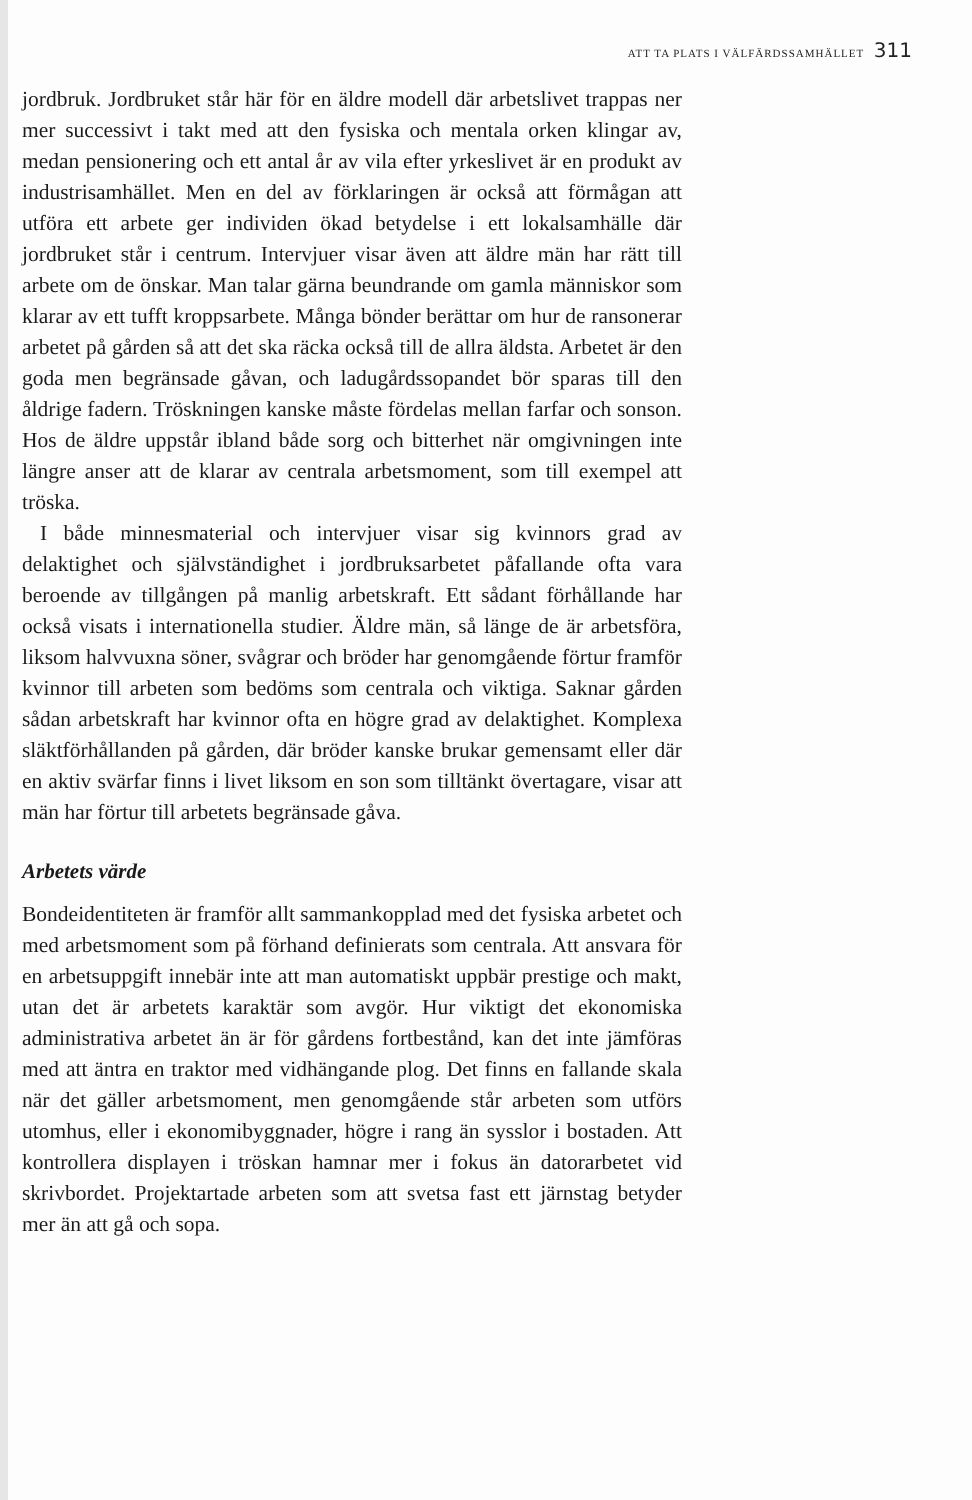ATT TA PLATS I VÄLFÄRDSSAMHÄLLET 311
jordbruk. Jordbruket står här för en äldre modell där arbetslivet trappas ner mer successivt i takt med att den fysiska och mentala orken klingar av, medan pensionering och ett antal år av vila efter yrkeslivet är en produkt av industrisamhället. Men en del av förklaringen är också att förmågan att utföra ett arbete ger individen ökad betydelse i ett lokalsamhälle där jordbruket står i centrum. Intervjuer visar även att äldre män har rätt till arbete om de önskar. Man talar gärna beundrande om gamla människor som klarar av ett tufft kroppsarbete. Många bönder berättar om hur de ransonerar arbetet på gården så att det ska räcka också till de allra äldsta. Arbetet är den goda men begränsade gåvan, och ladugårdssopandet bör sparas till den åldrige fadern. Tröskningen kanske måste fördelas mellan farfar och sonson. Hos de äldre uppstår ibland både sorg och bitterhet när omgivningen inte längre anser att de klarar av centrala arbetsmoment, som till exempel att tröska.
I både minnesmaterial och intervjuer visar sig kvinnors grad av delaktighet och självständighet i jordbruksarbetet påfallande ofta vara beroende av tillgången på manlig arbetskraft. Ett sådant förhållande har också visats i internationella studier. Äldre män, så länge de är arbetsföra, liksom halvvuxna söner, svågrar och bröder har genomgående förtur framför kvinnor till arbeten som bedöms som centrala och viktiga. Saknar gården sådan arbetskraft har kvinnor ofta en högre grad av delaktighet. Komplexa släktförhållanden på gården, där bröder kanske brukar gemensamt eller där en aktiv svärfar finns i livet liksom en son som tilltänkt övertagare, visar att män har förtur till arbetets begränsade gåva.
Arbetets värde
Bondeidentiteten är framför allt sammankopplad med det fysiska arbetet och med arbetsmoment som på förhand definierats som centrala. Att ansvara för en arbetsuppgift innebär inte att man automatiskt uppbär prestige och makt, utan det är arbetets karaktär som avgör. Hur viktigt det ekonomiska administrativa arbetet än är för gårdens fortbestånd, kan det inte jämföras med att äntra en traktor med vidhängande plog. Det finns en fallande skala när det gäller arbetsmoment, men genomgående står arbeten som utförs utomhus, eller i ekonomibyggnader, högre i rang än sysslor i bostaden. Att kontrollera displayen i tröskan hamnar mer i fokus än datorarbetet vid skrivbordet. Projektartade arbeten som att svetsa fast ett järnstag betyder mer än att gå och sopa.